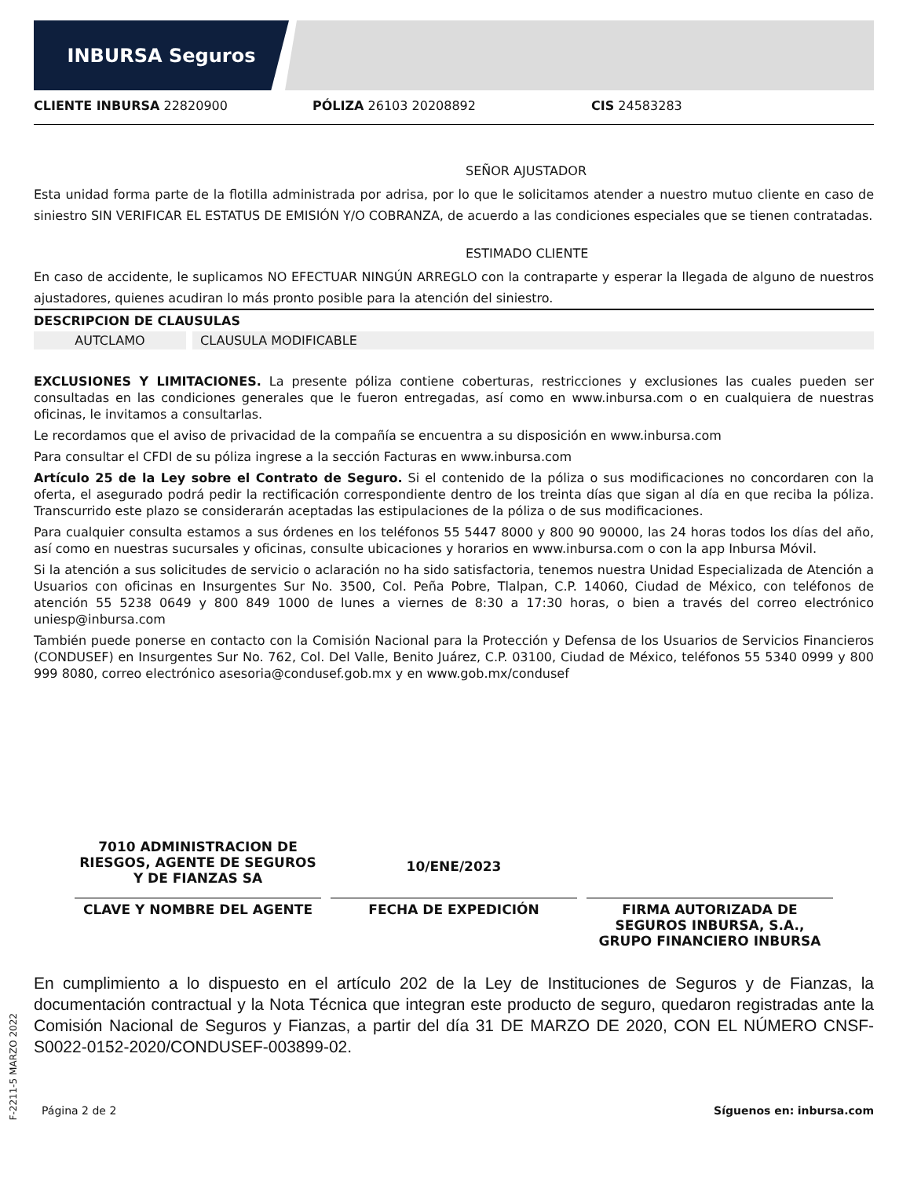F-2211-5 MARZO 2022
INBURSA Seguros
CLIENTE INBURSA 22820900 PÓLIZA 26103 20208892 CIS 24583283
SEÑOR AJUSTADOR
Esta unidad forma parte de la flotilla administrada por adrisa, por lo que le solicitamos atender a nuestro mutuo cliente en caso de siniestro SIN VERIFICAR EL ESTATUS DE EMISIÓN Y/O COBRANZA, de acuerdo a las condiciones especiales que se tienen contratadas.
ESTIMADO CLIENTE
En caso de accidente, le suplicamos NO EFECTUAR NINGÚN ARREGLO con la contraparte y esperar la llegada de alguno de nuestros ajustadores, quienes acudiran lo más pronto posible para la atención del siniestro.
DESCRIPCION DE CLAUSULAS
| AUTCLAMO | | CLAUSULA MODIFICABLE |
EXCLUSIONES Y LIMITACIONES. La presente póliza contiene coberturas, restricciones y exclusiones las cuales pueden ser consultadas en las condiciones generales que le fueron entregadas, así como en www.inbursa.com o en cualquiera de nuestras oficinas, le invitamos a consultarlas.
Le recordamos que el aviso de privacidad de la compañía se encuentra a su disposición en www.inbursa.com
Para consultar el CFDI de su póliza ingrese a la sección Facturas en www.inbursa.com
Artículo 25 de la Ley sobre el Contrato de Seguro. Si el contenido de la póliza o sus modificaciones no concordaren con la oferta, el asegurado podrá pedir la rectificación correspondiente dentro de los treinta días que sigan al día en que reciba la póliza. Transcurrido este plazo se considerarán aceptadas las estipulaciones de la póliza o de sus modificaciones.
Para cualquier consulta estamos a sus órdenes en los teléfonos 55 5447 8000 y 800 90 90000, las 24 horas todos los días del año, así como en nuestras sucursales y oficinas, consulte ubicaciones y horarios en www.inbursa.com o con la app Inbursa Móvil.
Si la atención a sus solicitudes de servicio o aclaración no ha sido satisfactoria, tenemos nuestra Unidad Especializada de Atención a Usuarios con oficinas en Insurgentes Sur No. 3500, Col. Peña Pobre, Tlalpan, C.P. 14060, Ciudad de México, con teléfonos de atención 55 5238 0649 y 800 849 1000 de lunes a viernes de 8:30 a 17:30 horas, o bien a través del correo electrónico uniesp@inbursa.com
También puede ponerse en contacto con la Comisión Nacional para la Protección y Defensa de los Usuarios de Servicios Financieros (CONDUSEF) en Insurgentes Sur No. 762, Col. Del Valle, Benito Juárez, C.P. 03100, Ciudad de México, teléfonos 55 5340 0999 y 800 999 8080, correo electrónico asesoria@condusef.gob.mx y en www.gob.mx/condusef
7010 ADMINISTRACION DE RIESGOS, AGENTE DE SEGUROS Y DE FIANZAS SA
CLAVE Y NOMBRE DEL AGENTE
10/ENE/2023
FECHA DE EXPEDICIÓN
FIRMA AUTORIZADA DE SEGUROS INBURSA, S.A., GRUPO FINANCIERO INBURSA
En cumplimiento a lo dispuesto en el artículo 202 de la Ley de Instituciones de Seguros y de Fianzas, la documentación contractual y la Nota Técnica que integran este producto de seguro, quedaron registradas ante la Comisión Nacional de Seguros y Fianzas, a partir del día 31 DE MARZO DE 2020, CON EL NÚMERO CNSF-S0022-0152-2020/CONDUSEF-003899-02.
Página 2 de 2 Síguenos en: inbursa.com